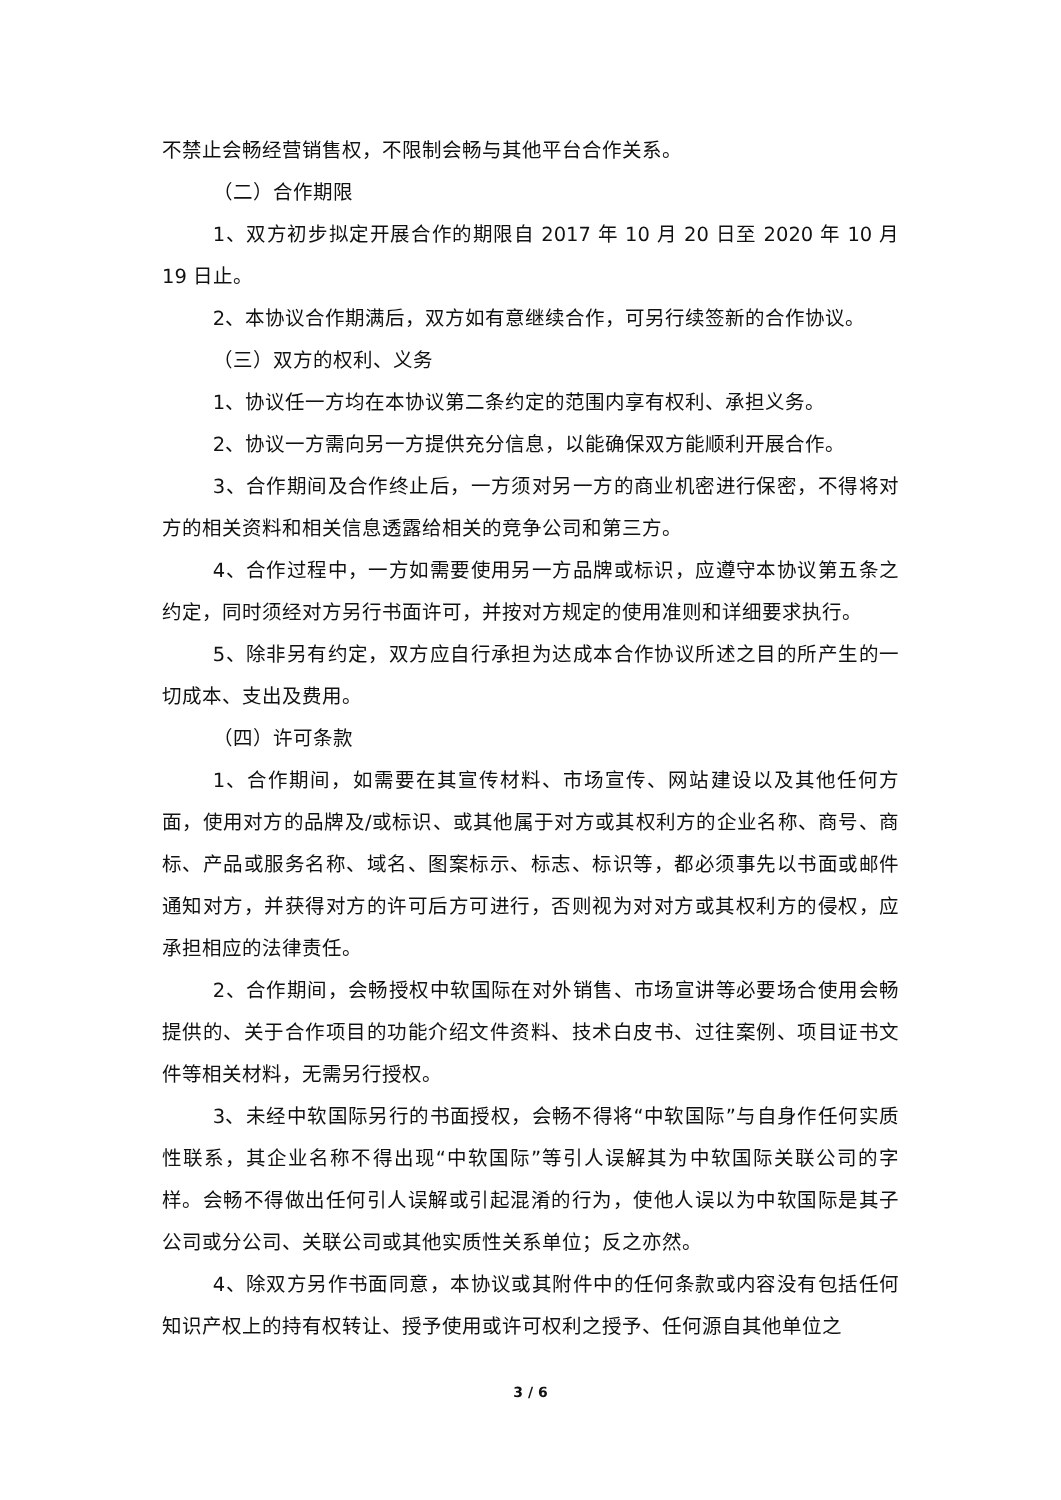不禁止会畅经营销售权，不限制会畅与其他平台合作关系。
（二）合作期限
1、双方初步拟定开展合作的期限自 2017 年 10 月 20 日至 2020 年 10 月 19 日止。
2、本协议合作期满后，双方如有意继续合作，可另行续签新的合作协议。
（三）双方的权利、义务
1、协议任一方均在本协议第二条约定的范围内享有权利、承担义务。
2、协议一方需向另一方提供充分信息，以能确保双方能顺利开展合作。
3、合作期间及合作终止后，一方须对另一方的商业机密进行保密，不得将对方的相关资料和相关信息透露给相关的竞争公司和第三方。
4、合作过程中，一方如需要使用另一方品牌或标识，应遵守本协议第五条之约定，同时须经对方另行书面许可，并按对方规定的使用准则和详细要求执行。
5、除非另有约定，双方应自行承担为达成本合作协议所述之目的所产生的一切成本、支出及费用。
（四）许可条款
1、合作期间，如需要在其宣传材料、市场宣传、网站建设以及其他任何方面，使用对方的品牌及/或标识、或其他属于对方或其权利方的企业名称、商号、商标、产品或服务名称、域名、图案标示、标志、标识等，都必须事先以书面或邮件通知对方，并获得对方的许可后方可进行，否则视为对对方或其权利方的侵权，应承担相应的法律责任。
2、合作期间，会畅授权中软国际在对外销售、市场宣讲等必要场合使用会畅提供的、关于合作项目的功能介绍文件资料、技术白皮书、过往案例、项目证书文件等相关材料，无需另行授权。
3、未经中软国际另行的书面授权，会畅不得将“中软国际”与自身作任何实质性联系，其企业名称不得出现“中软国际”等引人误解其为中软国际关联公司的字样。会畅不得做出任何引人误解或引起混淆的行为，使他人误以为中软国际是其子公司或分公司、关联公司或其他实质性关系单位；反之亦然。
4、除双方另作书面同意，本协议或其附件中的任何条款或内容没有包括任何知识产权上的持有权转让、授予使用或许可权利之授予、任何源自其他单位之
3 / 6